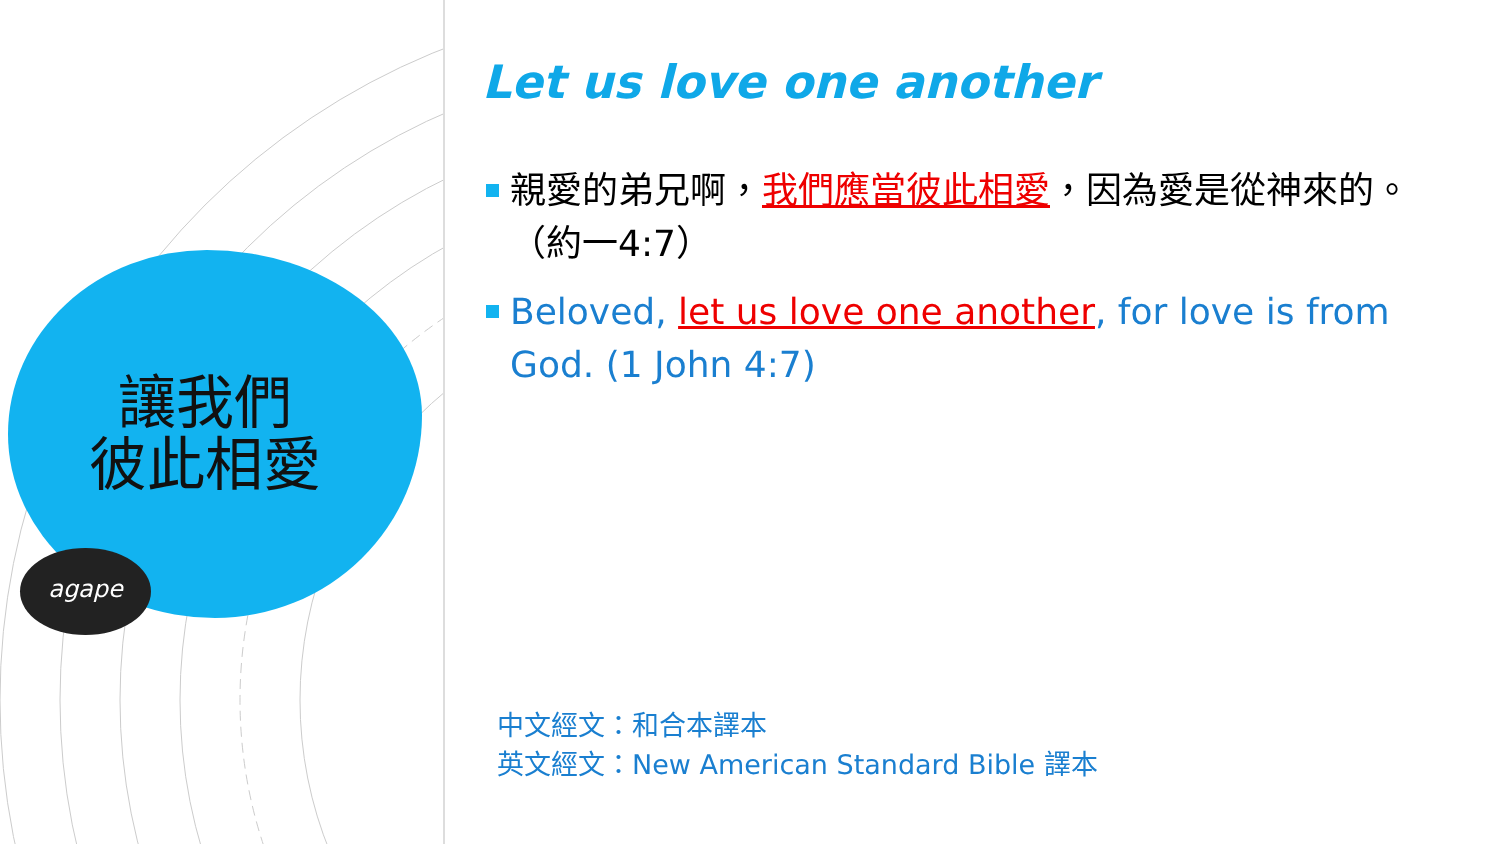讓我們
彼此相愛
agape
Let us love one another
親愛的弟兄啊，我們應當彼此相愛，因為愛是從神來的。（約一4:7）
Beloved, let us love one another, for love is from God. (1 John 4:7)
中文經文：和合本譯本
英文經文：New American Standard Bible 譯本